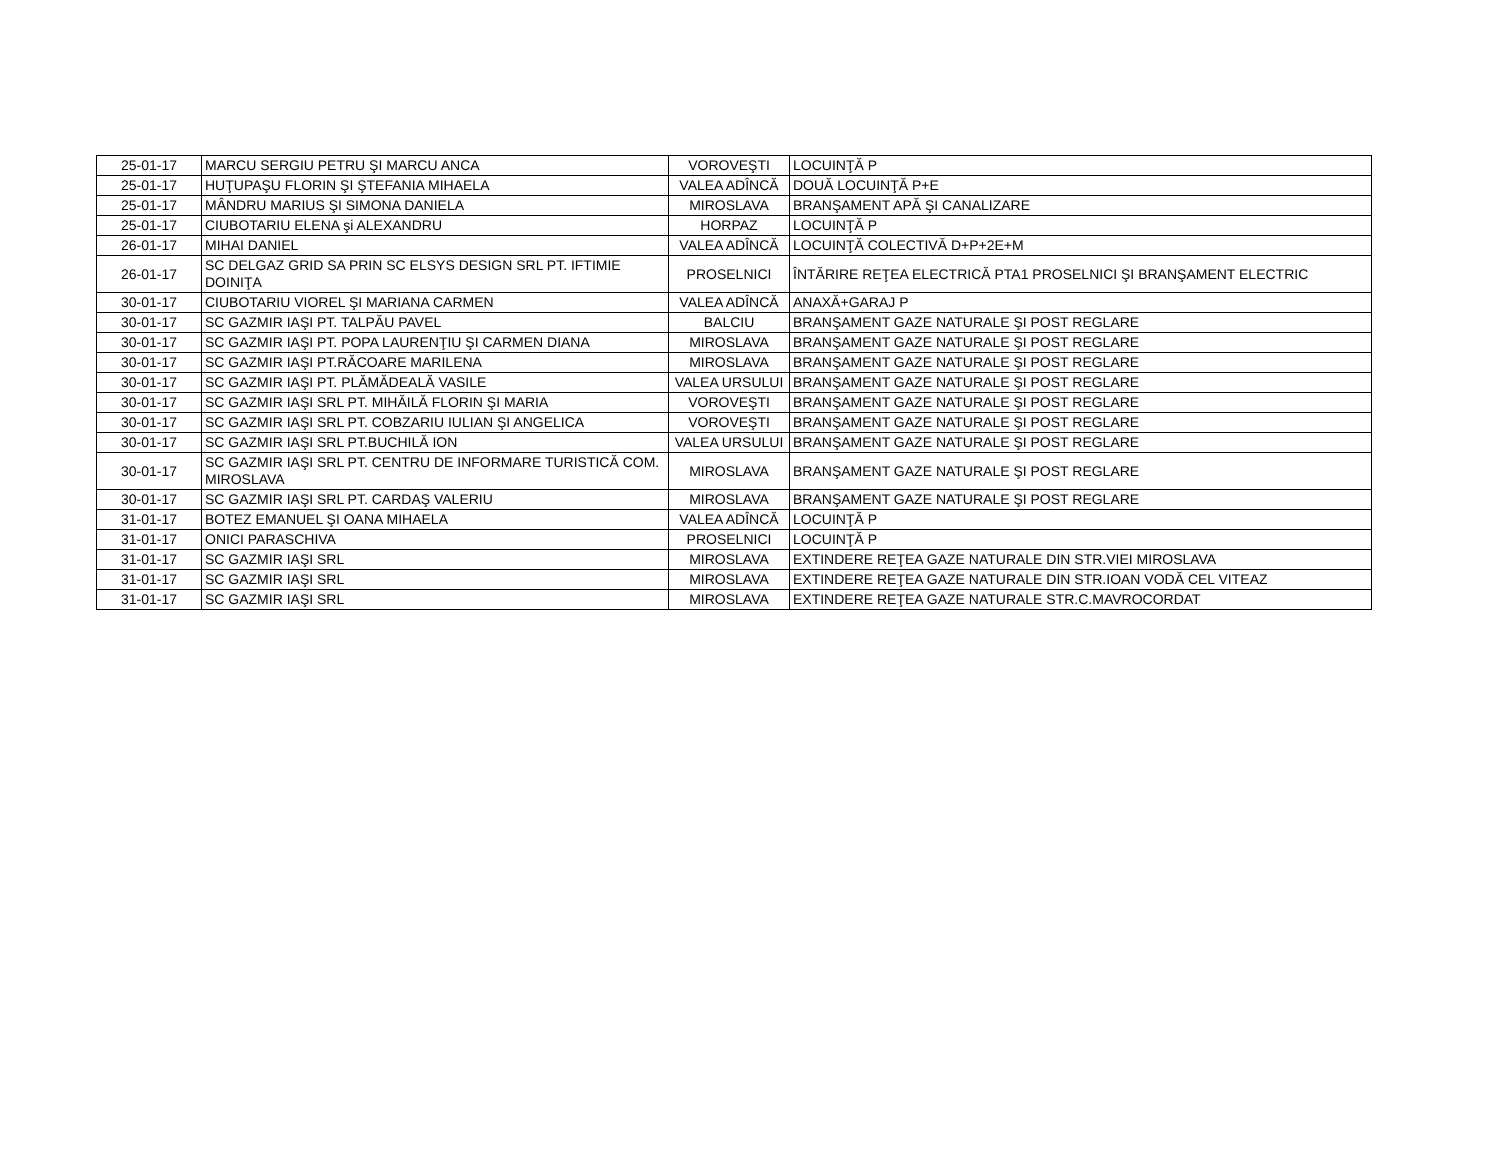| 25-01-17 | MARCU SERGIU PETRU ŞI MARCU ANCA | VOROVEŞTI | LOCUINŢĂ P |
| 25-01-17 | HUŢUPAŞU FLORIN ŞI ŞTEFANIA MIHAELA | VALEA ADÎNCĂ | DOUĂ LOCUINŢĂ P+E |
| 25-01-17 | MÂNDRU MARIUS ŞI SIMONA DANIELA | MIROSLAVA | BRANŞAMENT APĂ ŞI CANALIZARE |
| 25-01-17 | CIUBOTARIU ELENA şi ALEXANDRU | HORPAZ | LOCUINŢĂ P |
| 26-01-17 | MIHAI DANIEL | VALEA ADÎNCĂ | LOCUINŢĂ COLECTIVĂ D+P+2E+M |
| 26-01-17 | SC DELGAZ GRID SA PRIN SC ELSYS DESIGN SRL PT. IFTIMIE DOINIŢA | PROSELNICI | ÎNTĂRIRE REŢEA ELECTRICĂ PTA1 PROSELNICI ŞI BRANŞAMENT ELECTRIC |
| 30-01-17 | CIUBOTARIU VIOREL ŞI MARIANA CARMEN | VALEA ADÎNCĂ | ANAXĂ+GARAJ P |
| 30-01-17 | SC GAZMIR IAŞI PT. TALPĂU PAVEL | BALCIU | BRANŞAMENT GAZE NATURALE ŞI POST REGLARE |
| 30-01-17 | SC GAZMIR IAŞI PT. POPA LAURENŢIU ŞI CARMEN DIANA | MIROSLAVA | BRANŞAMENT GAZE NATURALE ŞI POST REGLARE |
| 30-01-17 | SC GAZMIR IAŞI PT.RĂCOARE MARILENA | MIROSLAVA | BRANŞAMENT GAZE NATURALE ŞI POST REGLARE |
| 30-01-17 | SC GAZMIR IAŞI PT. PLĂMĂDEALĂ VASILE | VALEA URSULUI | BRANŞAMENT GAZE NATURALE ŞI POST REGLARE |
| 30-01-17 | SC GAZMIR IAŞI SRL PT. MIHĂILĂ FLORIN ŞI MARIA | VOROVEŞTI | BRANŞAMENT GAZE NATURALE ŞI POST REGLARE |
| 30-01-17 | SC GAZMIR IAŞI SRL PT. COBZARIU IULIAN ŞI ANGELICA | VOROVEŞTI | BRANŞAMENT GAZE NATURALE ŞI POST REGLARE |
| 30-01-17 | SC GAZMIR IAŞI SRL PT.BUCHILĂ ION | VALEA URSULUI | BRANŞAMENT GAZE NATURALE ŞI POST REGLARE |
| 30-01-17 | SC GAZMIR IAŞI SRL PT. CENTRU DE INFORMARE TURISTICĂ COM. MIROSLAVA | MIROSLAVA | BRANŞAMENT GAZE NATURALE ŞI POST REGLARE |
| 30-01-17 | SC GAZMIR IAŞI SRL PT. CARDAŞ VALERIU | MIROSLAVA | BRANŞAMENT GAZE NATURALE ŞI POST REGLARE |
| 31-01-17 | BOTEZ EMANUEL ŞI OANA MIHAELA | VALEA ADÎNCĂ | LOCUINŢĂ P |
| 31-01-17 | ONICI PARASCHIVA | PROSELNICI | LOCUINŢĂ P |
| 31-01-17 | SC GAZMIR IAŞI SRL | MIROSLAVA | EXTINDERE REŢEA GAZE NATURALE DIN STR.VIEI MIROSLAVA |
| 31-01-17 | SC GAZMIR IAŞI SRL | MIROSLAVA | EXTINDERE REŢEA GAZE NATURALE DIN STR.IOAN VODĂ CEL VITEAZ |
| 31-01-17 | SC GAZMIR IAŞI SRL | MIROSLAVA | EXTINDERE REŢEA GAZE NATURALE STR.C.MAVROCORDAT |